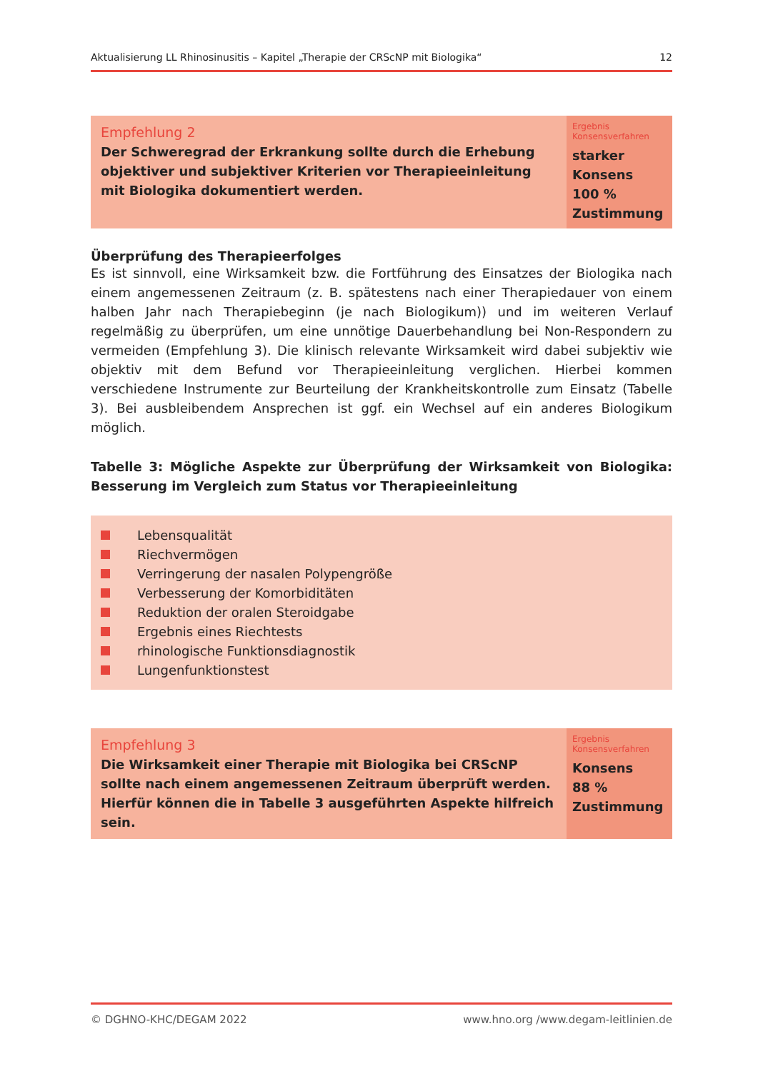Aktualisierung LL Rhinosinusitis – Kapitel „Therapie der CRScNP mit Biologika“12
| Empfehlung 2 Der Schweregrad der Erkrankung sollte durch die Erhebung objektiver und subjektiver Kriterien vor Therapieeinleitung mit Biologika dokumentiert werden. | Ergebnis Konsensverfahren starker Konsens 100 % Zustimmung |
Überprüfung des Therapieerfolges
Es ist sinnvoll, eine Wirksamkeit bzw. die Fortführung des Einsatzes der Biologika nach einem angemessenen Zeitraum (z. B. spätestens nach einer Therapiedauer von einem halben Jahr nach Therapiebeginn (je nach Biologikum)) und im weiteren Verlauf regelmäßig zu überprüfen, um eine unnötige Dauerbehandlung bei Non-Respondern zu vermeiden (Empfehlung 3). Die klinisch relevante Wirksamkeit wird dabei subjektiv wie objektiv mit dem Befund vor Therapieeinleitung verglichen. Hierbei kommen verschiedene Instrumente zur Beurteilung der Krankheitskontrolle zum Einsatz (Tabelle 3). Bei ausbleibendem Ansprechen ist ggf. ein Wechsel auf ein anderes Biologikum möglich.
Tabelle 3: Mögliche Aspekte zur Überprüfung der Wirksamkeit von Biologika: Besserung im Vergleich zum Status vor Therapieeinleitung
Lebensqualität
Riechvermögen
Verringerung der nasalen Polypengröße
Verbesserung der Komorbiditäten
Reduktion der oralen Steroidgabe
Ergebnis eines Riechtests
rhinologische Funktionsdiagnostik
Lungenfunktionstest
| Empfehlung 3 Die Wirksamkeit einer Therapie mit Biologika bei CRScNP sollte nach einem angemessenen Zeitraum überprüft werden. Hierfür können die in Tabelle 3 ausgeführten Aspekte hilfreich sein. | Ergebnis Konsensverfahren Konsens 88 % Zustimmung |
© DGHNO-KHC/DEGAM 2022 www.hno.org /www.degam-leitlinien.de